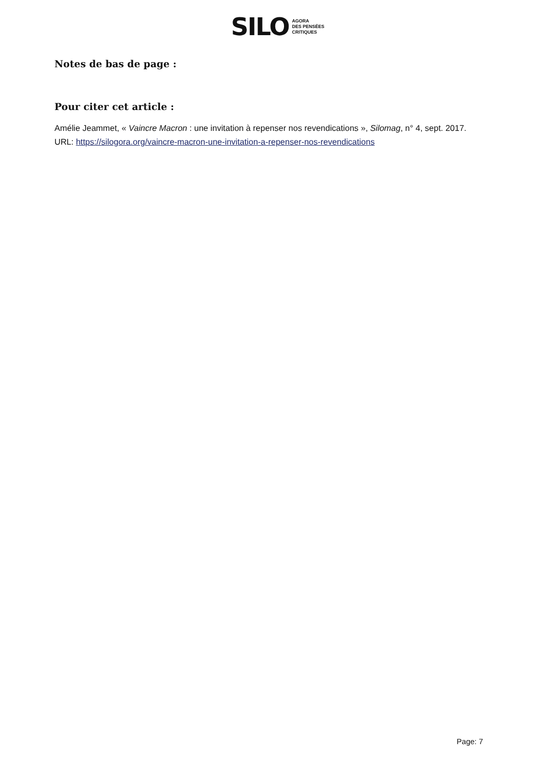SILO AGORA
DES PENSÉES
CRITIQUES
Notes de bas de page :
Pour citer cet article :
Amélie Jeammet, « Vaincre Macron : une invitation à repenser nos revendications », Silomag, n° 4, sept. 2017.
URL: https://silogora.org/vaincre-macron-une-invitation-a-repenser-nos-revendications
Page: 7